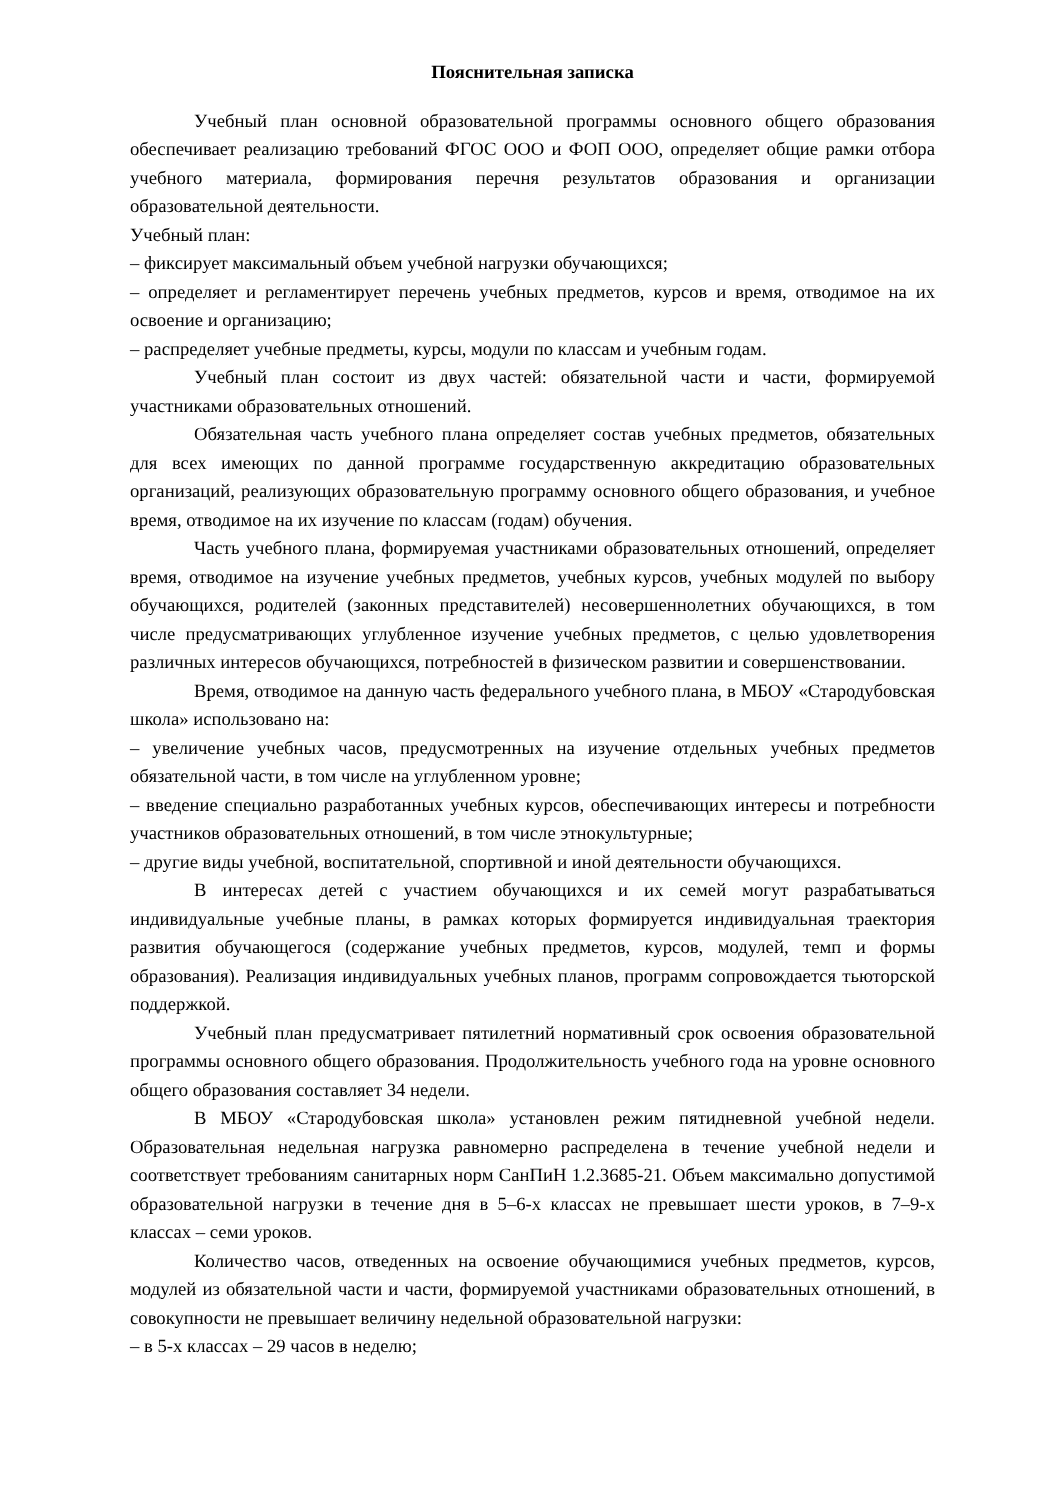Пояснительная записка
Учебный план основной образовательной программы основного общего образования обеспечивает реализацию требований ФГОС ООО и ФОП ООО, определяет общие рамки отбора учебного материала, формирования перечня результатов образования и организации образовательной деятельности.
Учебный план:
– фиксирует максимальный объем учебной нагрузки обучающихся;
– определяет и регламентирует перечень учебных предметов, курсов и время, отводимое на их освоение и организацию;
– распределяет учебные предметы, курсы, модули по классам и учебным годам.
Учебный план состоит из двух частей: обязательной части и части, формируемой участниками образовательных отношений.
Обязательная часть учебного плана определяет состав учебных предметов, обязательных для всех имеющих по данной программе государственную аккредитацию образовательных организаций, реализующих образовательную программу основного общего образования, и учебное время, отводимое на их изучение по классам (годам) обучения.
Часть учебного плана, формируемая участниками образовательных отношений, определяет время, отводимое на изучение учебных предметов, учебных курсов, учебных модулей по выбору обучающихся, родителей (законных представителей) несовершеннолетних обучающихся, в том числе предусматривающих углубленное изучение учебных предметов, с целью удовлетворения различных интересов обучающихся, потребностей в физическом развитии и совершенствовании.
Время, отводимое на данную часть федерального учебного плана, в МБОУ «Стародубовская школа» использовано на:
– увеличение учебных часов, предусмотренных на изучение отдельных учебных предметов обязательной части, в том числе на углубленном уровне;
– введение специально разработанных учебных курсов, обеспечивающих интересы и потребности участников образовательных отношений, в том числе этнокультурные;
– другие виды учебной, воспитательной, спортивной и иной деятельности обучающихся.
В интересах детей с участием обучающихся и их семей могут разрабатываться индивидуальные учебные планы, в рамках которых формируется индивидуальная траектория развития обучающегося (содержание учебных предметов, курсов, модулей, темп и формы образования). Реализация индивидуальных учебных планов, программ сопровождается тьюторской поддержкой.
Учебный план предусматривает пятилетний нормативный срок освоения образовательной программы основного общего образования. Продолжительность учебного года на уровне основного общего образования составляет 34 недели.
В МБОУ «Стародубовская школа» установлен режим пятидневной учебной недели. Образовательная недельная нагрузка равномерно распределена в течение учебной недели и соответствует требованиям санитарных норм СанПиН 1.2.3685-21. Объем максимально допустимой образовательной нагрузки в течение дня в 5–6-х классах не превышает шести уроков, в 7–9-х классах – семи уроков.
Количество часов, отведенных на освоение обучающимися учебных предметов, курсов, модулей из обязательной части и части, формируемой участниками образовательных отношений, в совокупности не превышает величину недельной образовательной нагрузки:
– в 5-х классах – 29 часов в неделю;